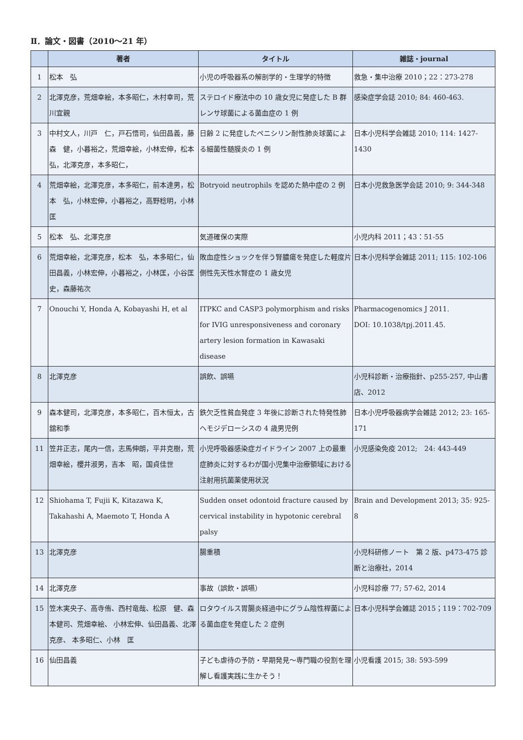Ⅱ．論文・図書（2010～21 年）
| | 著者 | タイトル | 雑誌・journal |
| --- | --- | --- | --- |
| 1 | 松本 弘 | 小児の呼吸器系の解剖学的・生理学的特徴 | 救急・集中治療 2010；22：273-278 |
| 2 | 北澤克彦，荒畑幸絵，本多昭仁，木村幸司，荒川宜親 | ステロイド療法中の 10 歳女児に発症した B 群レンサ球菌による菌血症の 1 例 | 感染症学会誌 2010; 84: 460-463. |
| 3 | 中村文人，川戸 仁，戸石悟司，仙田昌義，藤森 健，小暮裕之，荒畑幸絵，小林宏伸，松本 弘，北澤克彦，本多昭仁， | 日齢 2 に発症したペニシリン耐性肺炎球菌による細菌性髄膜炎の 1 例 | 日本小児科学会雑誌 2010; 114: 1427-1430 |
| 4 | 荒畑幸絵，北澤克彦，本多昭仁，前本達男，松本 弘，小林宏伸，小暮裕之，高野稔明，小林 匡 | Botryoid neutrophils を認めた熱中症の 2 例 | 日本小児救急医学会誌 2010; 9: 344-348 |
| 5 | 松本 弘、北澤克彦 | 気道確保の実際 | 小児内科 2011；43：51-55 |
| 6 | 荒畑幸絵，北澤克彦，松本 弘，本多昭仁，仙田昌義，小林宏伸，小暮裕之，小林匡，小谷匡史，森藤祐次 | 敗血症性ショックを伴う腎膿瘍を発症した軽度片側性先天性水腎症の 1 歳女児 | 日本小児科学会雑誌 2011; 115: 102-106 |
| 7 | Onouchi Y, Honda A, Kobayashi H, et al | ITPKC and CASP3 polymorphism and risks for IVIG unresponsiveness and coronary artery lesion formation in Kawasaki disease | Pharmacogenomics J 2011. DOI: 10.1038/tpj.2011.45. |
| 8 | 北澤克彦 | 誤飲、誤嚥 | 小児科診断・治療指針、p255-257, 中山書店、2012 |
| 9 | 森本健司，北澤克彦，本多昭仁，百木恒太，古舘和季 | 鉄欠乏性貧血発症 3 年後に診断された特発性肺ヘモジデローシスの 4 歳男児例 | 日本小児呼吸器病学会雑誌 2012; 23: 165-171 |
| 11 | 笠井正志，尾内一信，志馬伸朗，平井克樹，荒畑幸絵，櫻井淑男，吉本 昭，国貞佳世 | 小児呼吸器感染症ガイドライン 2007 上の最重症肺炎に対するわが国小児集中治療領域における注射用抗菌薬使用状況 | 小児感染免疫 2012; 24: 443-449 |
| 12 | Shiohama T, Fujii K, Kitazawa K, Takahashi A, Maemoto T, Honda A | Sudden onset odontoid fracture caused by cervical instability in hypotonic cerebral palsy | Brain and Development 2013; 35: 925-8 |
| 13 | 北澤克彦 | 腸重積 | 小児科研修ノート 第 2 版、p473-475 診断と治療社，2014 |
| 14 | 北澤克彦 | 事故（誤飲・誤嚥） | 小児科診療 77; 57-62, 2014 |
| 15 | 笠木実央子、高寺侑、西村竜哉、松原 健、森本健司、荒畑幸絵、 小林宏伸、仙田昌義、北澤克彦、 本多昭仁、小林 匡 | ロタウイルス胃腸炎経過中にグラム陰性桿菌による菌血症を発症した 2 症例 | 日本小児科学会雑誌 2015；119：702-709 |
| 16 | 仙田昌義 | 子ども虐待の予防・早期発見～専門職の役割を理解し看護実践に生かそう！ | 小児看護 2015; 38: 593-599 |